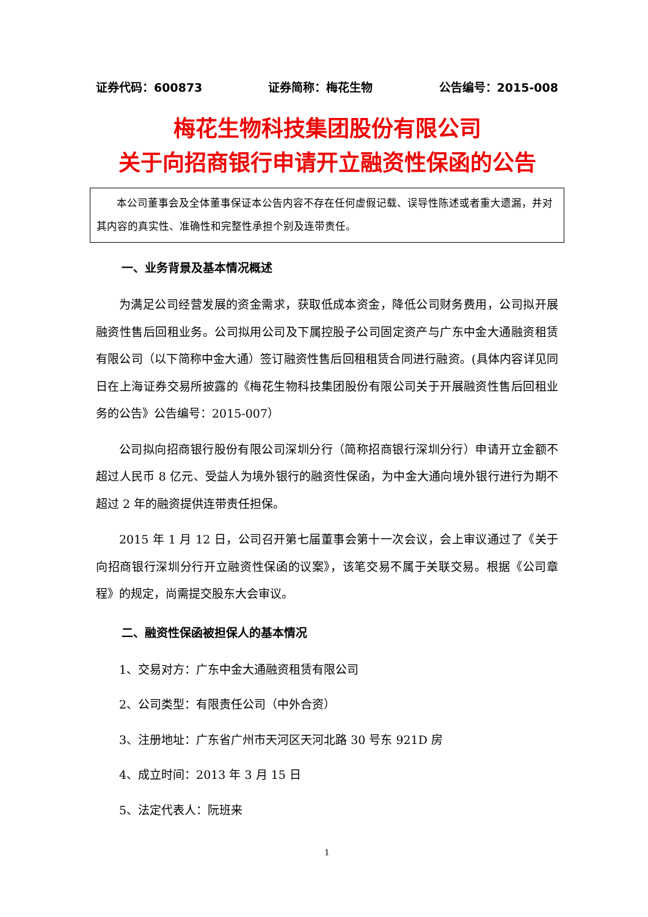证券代码：600873 证券简称：梅花生物 公告编号：2015-008
梅花生物科技集团股份有限公司
关于向招商银行申请开立融资性保函的公告
本公司董事会及全体董事保证本公告内容不存在任何虚假记载、误导性陈述或者重大遗漏，并对其内容的真实性、准确性和完整性承担个别及连带责任。
一、业务背景及基本情况概述
为满足公司经营发展的资金需求，获取低成本资金，降低公司财务费用，公司拟开展融资性售后回租业务。公司拟用公司及下属控股子公司固定资产与广东中金大通融资租赁有限公司（以下简称中金大通）签订融资性售后回租租赁合同进行融资。(具体内容详见同日在上海证券交易所披露的《梅花生物科技集团股份有限公司关于开展融资性售后回租业务的公告》公告编号：2015-007）
公司拟向招商银行股份有限公司深圳分行（简称招商银行深圳分行）申请开立金额不超过人民币 8 亿元、受益人为境外银行的融资性保函，为中金大通向境外银行进行为期不超过 2 年的融资提供连带责任担保。
2015 年 1 月 12 日，公司召开第七届董事会第十一次会议，会上审议通过了《关于向招商银行深圳分行开立融资性保函的议案》，该笔交易不属于关联交易。根据《公司章程》的规定，尚需提交股东大会审议。
二、融资性保函被担保人的基本情况
1、交易对方：广东中金大通融资租赁有限公司
2、公司类型：有限责任公司（中外合资）
3、注册地址：广东省广州市天河区天河北路 30 号东 921D 房
4、成立时间：2013 年 3 月 15 日
5、法定代表人：阮班来
1